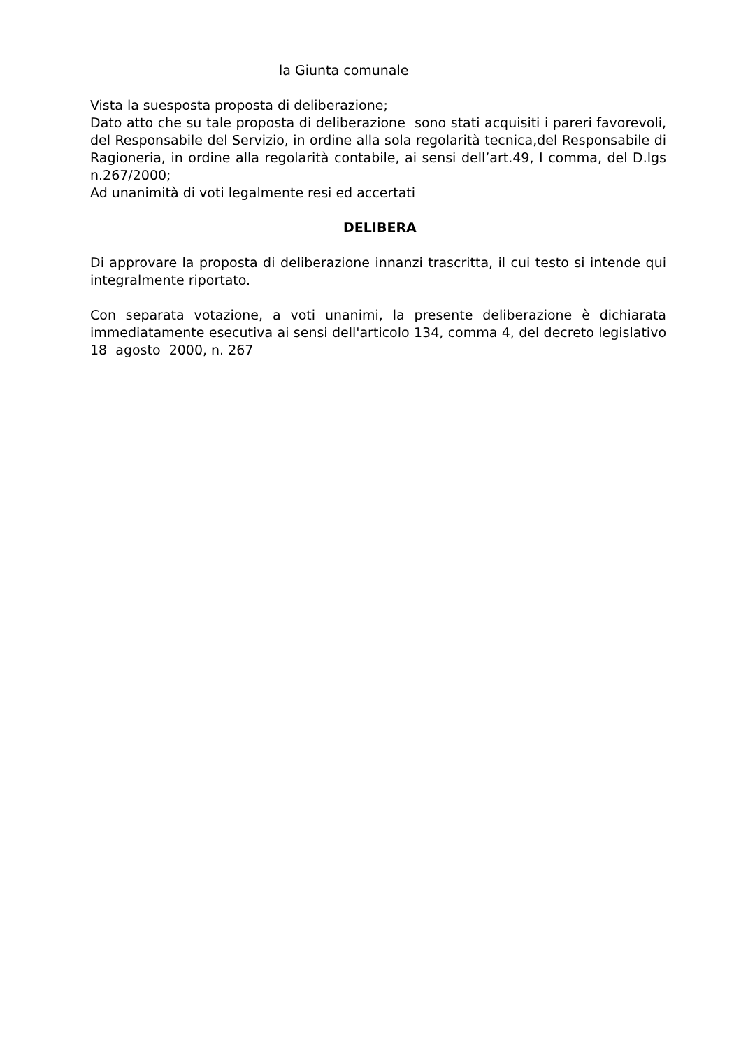la Giunta comunale
Vista la suesposta proposta di deliberazione;
Dato atto che su tale proposta di deliberazione sono stati acquisiti i pareri favorevoli, del Responsabile del Servizio, in ordine alla sola regolarità tecnica,del Responsabile di Ragioneria, in ordine alla regolarità contabile, ai sensi dell’art.49, I comma, del D.lgs n.267/2000;
Ad unanimità di voti legalmente resi ed accertati
DELIBERA
Di approvare la proposta di deliberazione innanzi trascritta, il cui testo si intende qui integralmente riportato.
Con separata votazione, a voti unanimi, la presente deliberazione è dichiarata immediatamente esecutiva ai sensi dell'articolo 134, comma 4, del decreto legislativo 18 agosto 2000, n. 267